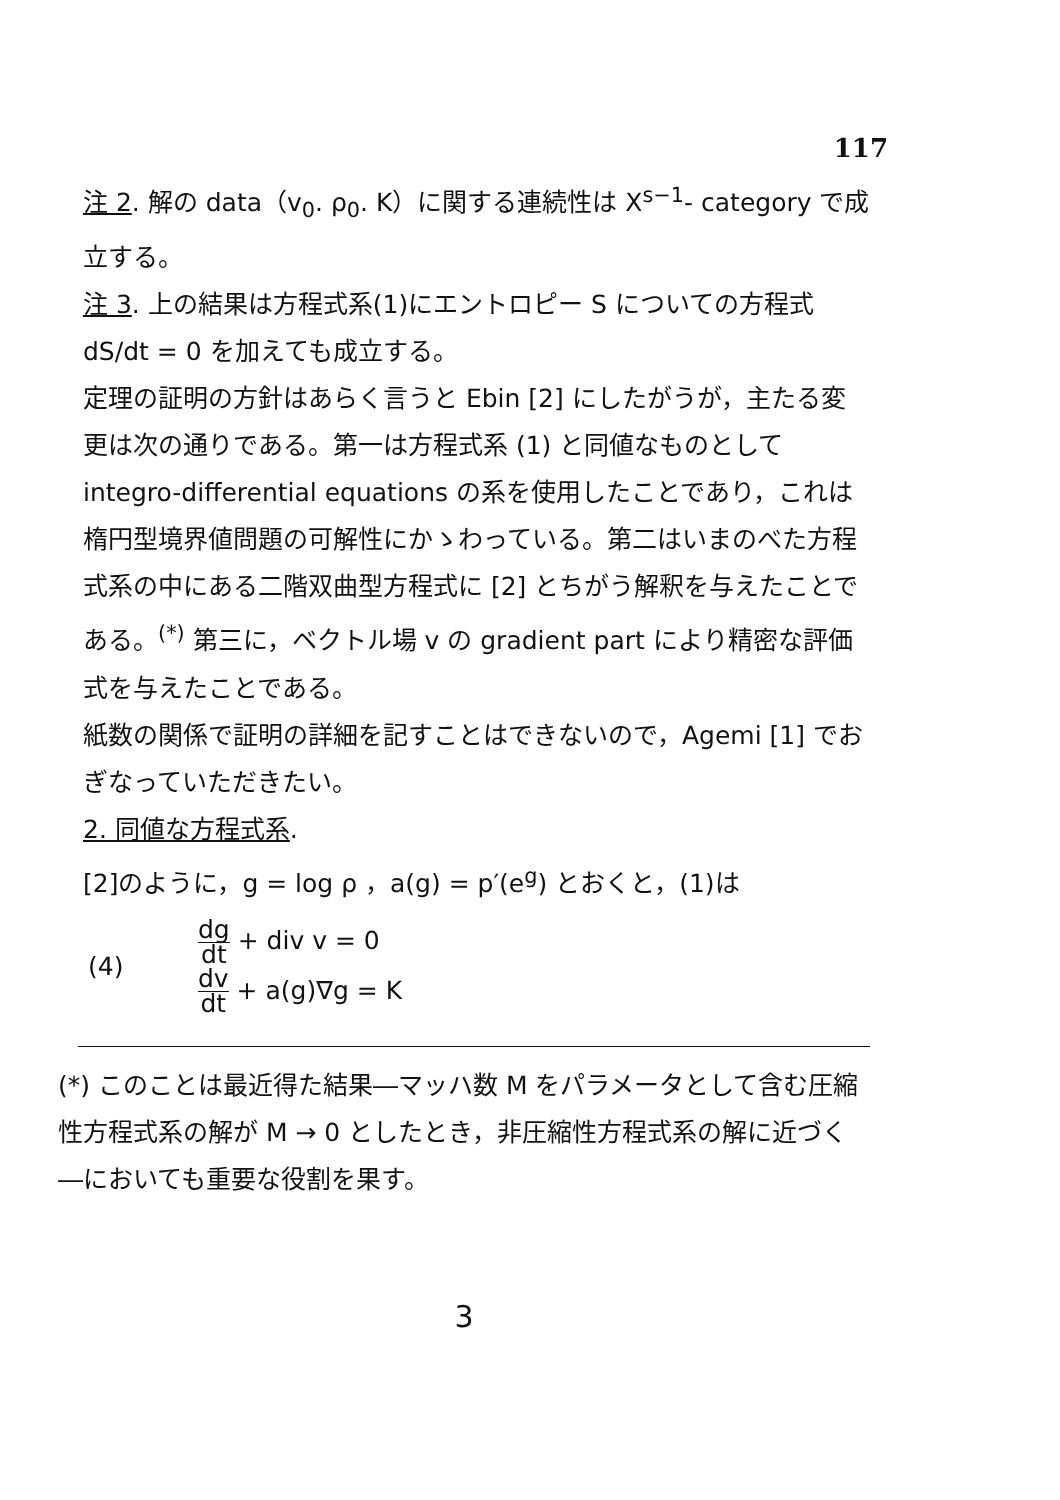117
注 2. 解の data（v<sub>0</sub>. ρ<sub>0</sub>. K）に関する連続性は X<sup>s−1</sup>‐ category で成立する。
注 3. 上の結果は方程式系(1)にエントロピー S についての方程式 dS/dt = 0 を加えても成立する。
定理の証明の方針はあらく言うと Ebin [2] にしたがうが，主たる変更は次の通りである。第一は方程式系 (1) と同値なものとして integro-differential equations の系を使用したことであり，これは楕円型境界値問題の可解性にかゝわっている。第二はいまのべた方程式系の中にある二階双曲型方程式に [2] とちがう解釈を与えたことである。<sup>(*)</sup> 第三に，ベクトル場 v の gradient part により精密な評価式を与えたことである。
紙数の関係で証明の詳細を記すことはできないので，Agemi [1] でおぎなっていただきたい。
2. 同値な方程式系.
[2]のように，g = log ρ ，a(g) = p′(e<sup>g</sup>) とおくと，(1)は
(4)
dg dt + div v = 0
dv dt + a(g)∇g = K
(*) このことは最近得た結果―マッハ数 M をパラメータとして含む圧縮性方程式系の解が M → 0 としたとき，非圧縮性方程式系の解に近づく―においても重要な役割を果す。
3